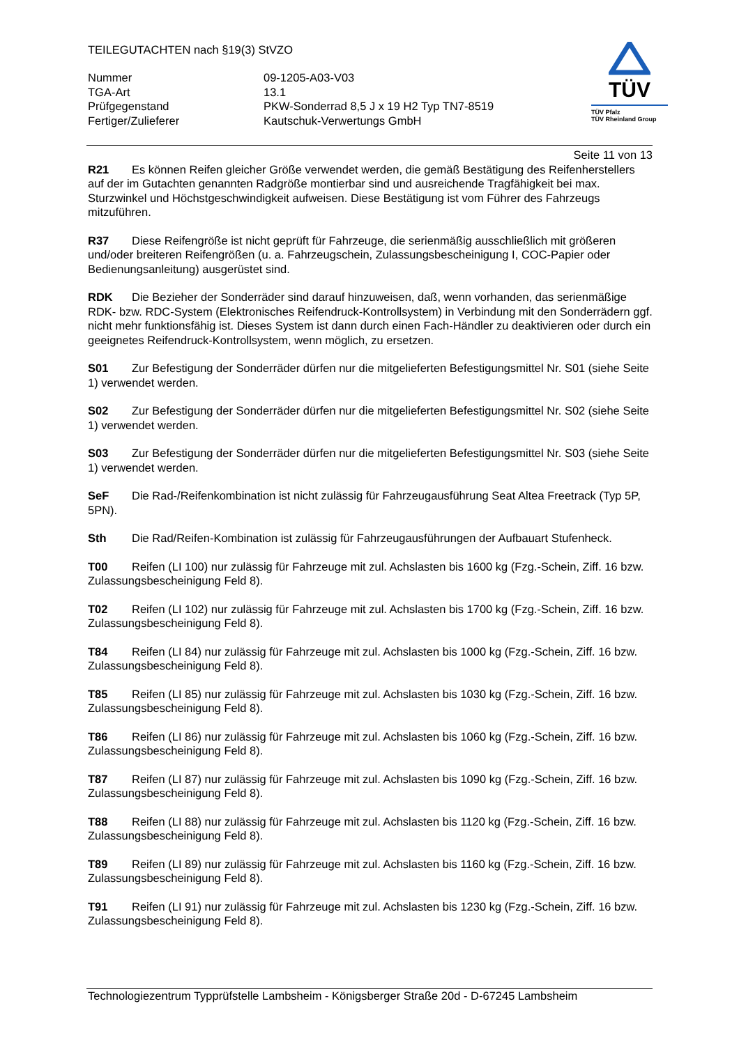TEILEGUTACHTEN nach §19(3) StVZO
Nummer
09-1205-A03-V03
TGA-Art
13.1
Prüfgegenstand
PKW-Sonderrad 8,5 J x 19 H2 Typ TN7-8519
Fertiger/Zulieferer
Kautschuk-Verwertungs GmbH
TÜV
TÜV Pfalz
TÜV Rheinland Group
Seite 11 von 13
R21 Es können Reifen gleicher Größe verwendet werden, die gemäß Bestätigung des Reifenherstellers auf der im Gutachten genannten Radgröße montierbar sind und ausreichende Tragfähigkeit bei max. Sturzwinkel und Höchstgeschwindigkeit aufweisen. Diese Bestätigung ist vom Führer des Fahrzeugs mitzuführen.
R37 Diese Reifengröße ist nicht geprüft für Fahrzeuge, die serienmäßig ausschließlich mit größeren und/oder breiteren Reifengrößen (u. a. Fahrzeugschein, Zulassungsbescheinigung I, COC-Papier oder Bedienungsanleitung) ausgerüstet sind.
RDK Die Bezieher der Sonderräder sind darauf hinzuweisen, daß, wenn vorhanden, das serienmäßige RDK- bzw. RDC-System (Elektronisches Reifendruck-Kontrollsystem) in Verbindung mit den Sonderrädern ggf. nicht mehr funktionsfähig ist. Dieses System ist dann durch einen Fach-Händler zu deaktivieren oder durch ein geeignetes Reifendruck-Kontrollsystem, wenn möglich, zu ersetzen.
S01 Zur Befestigung der Sonderräder dürfen nur die mitgelieferten Befestigungsmittel Nr. S01 (siehe Seite 1) verwendet werden.
S02 Zur Befestigung der Sonderräder dürfen nur die mitgelieferten Befestigungsmittel Nr. S02 (siehe Seite 1) verwendet werden.
S03 Zur Befestigung der Sonderräder dürfen nur die mitgelieferten Befestigungsmittel Nr. S03 (siehe Seite 1) verwendet werden.
SeF Die Rad-/Reifenkombination ist nicht zulässig für Fahrzeugausführung Seat Altea Freetrack (Typ 5P, 5PN).
Sth Die Rad/Reifen-Kombination ist zulässig für Fahrzeugausführungen der Aufbauart Stufenheck.
T00 Reifen (LI 100) nur zulässig für Fahrzeuge mit zul. Achslasten bis 1600 kg (Fzg.-Schein, Ziff. 16 bzw. Zulassungsbescheinigung Feld 8).
T02 Reifen (LI 102) nur zulässig für Fahrzeuge mit zul. Achslasten bis 1700 kg (Fzg.-Schein, Ziff. 16 bzw. Zulassungsbescheinigung Feld 8).
T84 Reifen (LI 84) nur zulässig für Fahrzeuge mit zul. Achslasten bis 1000 kg (Fzg.-Schein, Ziff. 16 bzw. Zulassungsbescheinigung Feld 8).
T85 Reifen (LI 85) nur zulässig für Fahrzeuge mit zul. Achslasten bis 1030 kg (Fzg.-Schein, Ziff. 16 bzw. Zulassungsbescheinigung Feld 8).
T86 Reifen (LI 86) nur zulässig für Fahrzeuge mit zul. Achslasten bis 1060 kg (Fzg.-Schein, Ziff. 16 bzw. Zulassungsbescheinigung Feld 8).
T87 Reifen (LI 87) nur zulässig für Fahrzeuge mit zul. Achslasten bis 1090 kg (Fzg.-Schein, Ziff. 16 bzw. Zulassungsbescheinigung Feld 8).
T88 Reifen (LI 88) nur zulässig für Fahrzeuge mit zul. Achslasten bis 1120 kg (Fzg.-Schein, Ziff. 16 bzw. Zulassungsbescheinigung Feld 8).
T89 Reifen (LI 89) nur zulässig für Fahrzeuge mit zul. Achslasten bis 1160 kg (Fzg.-Schein, Ziff. 16 bzw. Zulassungsbescheinigung Feld 8).
T91 Reifen (LI 91) nur zulässig für Fahrzeuge mit zul. Achslasten bis 1230 kg (Fzg.-Schein, Ziff. 16 bzw. Zulassungsbescheinigung Feld 8).
Technologiezentrum Typprüfstelle Lambsheim - Königsberger Straße 20d - D-67245 Lambsheim